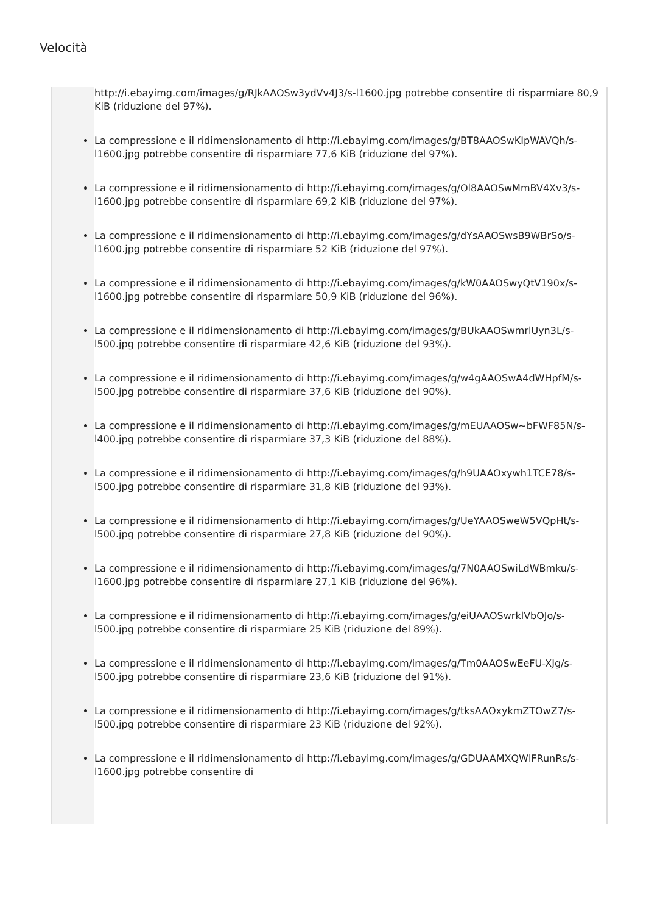Velocità
http://i.ebayimg.com/images/g/RJkAAOSw3ydVv4J3/s-l1600.jpg potrebbe consentire di risparmiare 80,9 KiB (riduzione del 97%).
La compressione e il ridimensionamento di http://i.ebayimg.com/images/g/BT8AAOSwKIpWAVQh/s-l1600.jpg potrebbe consentire di risparmiare 77,6 KiB (riduzione del 97%).
La compressione e il ridimensionamento di http://i.ebayimg.com/images/g/Ol8AAOSwMmBV4Xv3/s-l1600.jpg potrebbe consentire di risparmiare 69,2 KiB (riduzione del 97%).
La compressione e il ridimensionamento di http://i.ebayimg.com/images/g/dYsAAOSwsB9WBrSo/s-l1600.jpg potrebbe consentire di risparmiare 52 KiB (riduzione del 97%).
La compressione e il ridimensionamento di http://i.ebayimg.com/images/g/kW0AAOSwyQtV190x/s-l1600.jpg potrebbe consentire di risparmiare 50,9 KiB (riduzione del 96%).
La compressione e il ridimensionamento di http://i.ebayimg.com/images/g/BUkAAOSwmrlUyn3L/s-l500.jpg potrebbe consentire di risparmiare 42,6 KiB (riduzione del 93%).
La compressione e il ridimensionamento di http://i.ebayimg.com/images/g/w4gAAOSwA4dWHpfM/s-l500.jpg potrebbe consentire di risparmiare 37,6 KiB (riduzione del 90%).
La compressione e il ridimensionamento di http://i.ebayimg.com/images/g/mEUAAOSw~bFWF85N/s-l400.jpg potrebbe consentire di risparmiare 37,3 KiB (riduzione del 88%).
La compressione e il ridimensionamento di http://i.ebayimg.com/images/g/h9UAAOxywh1TCE78/s-l500.jpg potrebbe consentire di risparmiare 31,8 KiB (riduzione del 93%).
La compressione e il ridimensionamento di http://i.ebayimg.com/images/g/UeYAAOSweW5VQpHt/s-l500.jpg potrebbe consentire di risparmiare 27,8 KiB (riduzione del 90%).
La compressione e il ridimensionamento di http://i.ebayimg.com/images/g/7N0AAOSwiLdWBmku/s-l1600.jpg potrebbe consentire di risparmiare 27,1 KiB (riduzione del 96%).
La compressione e il ridimensionamento di http://i.ebayimg.com/images/g/eiUAAOSwrklVbOJo/s-l500.jpg potrebbe consentire di risparmiare 25 KiB (riduzione del 89%).
La compressione e il ridimensionamento di http://i.ebayimg.com/images/g/Tm0AAOSwEeFU-XJg/s-l500.jpg potrebbe consentire di risparmiare 23,6 KiB (riduzione del 91%).
La compressione e il ridimensionamento di http://i.ebayimg.com/images/g/tksAAOxykmZTOwZ7/s-l500.jpg potrebbe consentire di risparmiare 23 KiB (riduzione del 92%).
La compressione e il ridimensionamento di http://i.ebayimg.com/images/g/GDUAAMXQWlFRunRs/s-l1600.jpg potrebbe consentire di